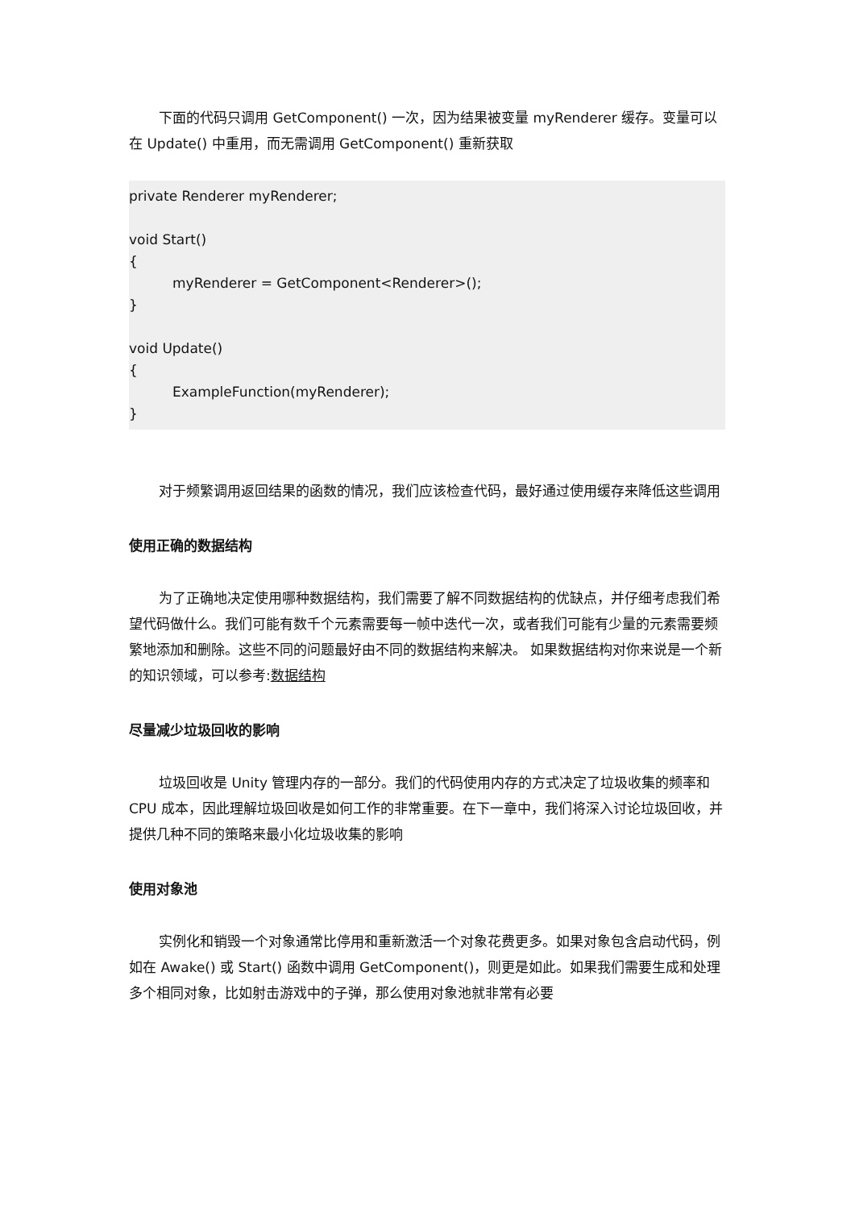下面的代码只调用 GetComponent() 一次，因为结果被变量 myRenderer 缓存。变量可以在 Update() 中重用，而无需调用 GetComponent() 重新获取
private Renderer myRenderer;
void Start()
{
myRenderer = GetComponent<Renderer>();
}
void Update()
{
ExampleFunction(myRenderer);
}
对于频繁调用返回结果的函数的情况，我们应该检查代码，最好通过使用缓存来降低这些调用
使用正确的数据结构
为了正确地决定使用哪种数据结构，我们需要了解不同数据结构的优缺点，并仔细考虑我们希望代码做什么。我们可能有数千个元素需要每一帧中迭代一次，或者我们可能有少量的元素需要频繁地添加和删除。这些不同的问题最好由不同的数据结构来解决。 如果数据结构对你来说是一个新的知识领域，可以参考:数据结构
尽量减少垃圾回收的影响
垃圾回收是 Unity 管理内存的一部分。我们的代码使用内存的方式决定了垃圾收集的频率和 CPU 成本，因此理解垃圾回收是如何工作的非常重要。在下一章中，我们将深入讨论垃圾回收，并提供几种不同的策略来最小化垃圾收集的影响
使用对象池
实例化和销毁一个对象通常比停用和重新激活一个对象花费更多。如果对象包含启动代码，例如在 Awake() 或 Start() 函数中调用 GetComponent()，则更是如此。如果我们需要生成和处理多个相同对象，比如射击游戏中的子弹，那么使用对象池就非常有必要